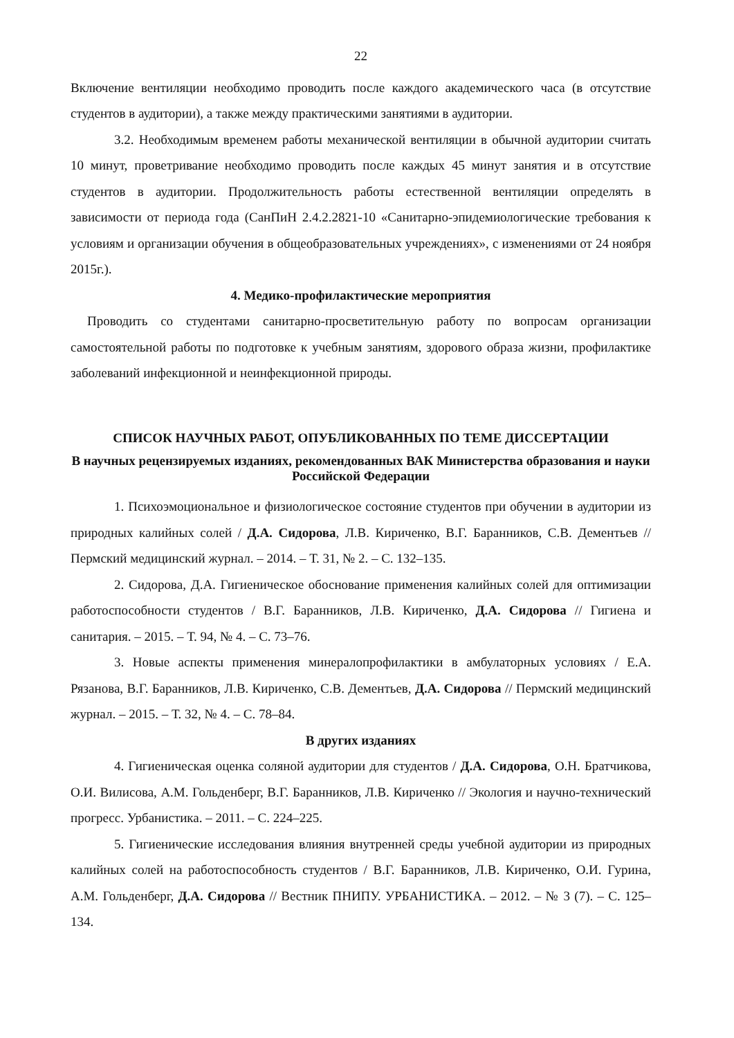22
Включение вентиляции необходимо проводить после каждого академического часа (в отсутствие студентов в аудитории), а также между практическими занятиями в аудитории.
3.2. Необходимым временем работы механической вентиляции в обычной аудитории считать 10 минут, проветривание необходимо проводить после каждых 45 минут занятия и в отсутствие студентов в аудитории. Продолжительность работы естественной вентиляции определять в зависимости от периода года (СанПиН 2.4.2.2821-10 «Санитарно-эпидемиологические требования к условиям и организации обучения в общеобразовательных учреждениях», с изменениями от 24 ноября 2015г.).
4. Медико-профилактические мероприятия
Проводить со студентами санитарно-просветительную работу по вопросам организации самостоятельной работы по подготовке к учебным занятиям, здорового образа жизни, профилактике заболеваний инфекционной и неинфекционной природы.
СПИСОК НАУЧНЫХ РАБОТ, ОПУБЛИКОВАННЫХ ПО ТЕМЕ ДИССЕРТАЦИИ
В научных рецензируемых изданиях, рекомендованных ВАК Министерства образования и науки Российской Федерации
1. Психоэмоциональное и физиологическое состояние студентов при обучении в аудитории из природных калийных солей / Д.А. Сидорова, Л.В. Кириченко, В.Г. Баранников, С.В. Дементьев // Пермский медицинский журнал. – 2014. – Т. 31, № 2. – С. 132–135.
2. Сидорова, Д.А. Гигиеническое обоснование применения калийных солей для оптимизации работоспособности студентов / В.Г. Баранников, Л.В. Кириченко, Д.А. Сидорова // Гигиена и санитария. – 2015. – Т. 94, № 4. – С. 73–76.
3. Новые аспекты применения минералопрофилактики в амбулаторных условиях / Е.А. Рязанова, В.Г. Баранников, Л.В. Кириченко, С.В. Дементьев, Д.А. Сидорова // Пермский медицинский журнал. – 2015. – Т. 32, № 4. – С. 78–84.
В других изданиях
4. Гигиеническая оценка соляной аудитории для студентов / Д.А. Сидорова, О.Н. Братчикова, О.И. Вилисова, А.М. Гольденберг, В.Г. Баранников, Л.В. Кириченко // Экология и научно-технический прогресс. Урбанистика. – 2011. – С. 224–225.
5. Гигиенические исследования влияния внутренней среды учебной аудитории из природных калийных солей на работоспособность студентов / В.Г. Баранников, Л.В. Кириченко, О.И. Гурина, А.М. Гольденберг, Д.А. Сидорова // Вестник ПНИПУ. УРБАНИСТИКА. – 2012. – № 3 (7). – С. 125–134.